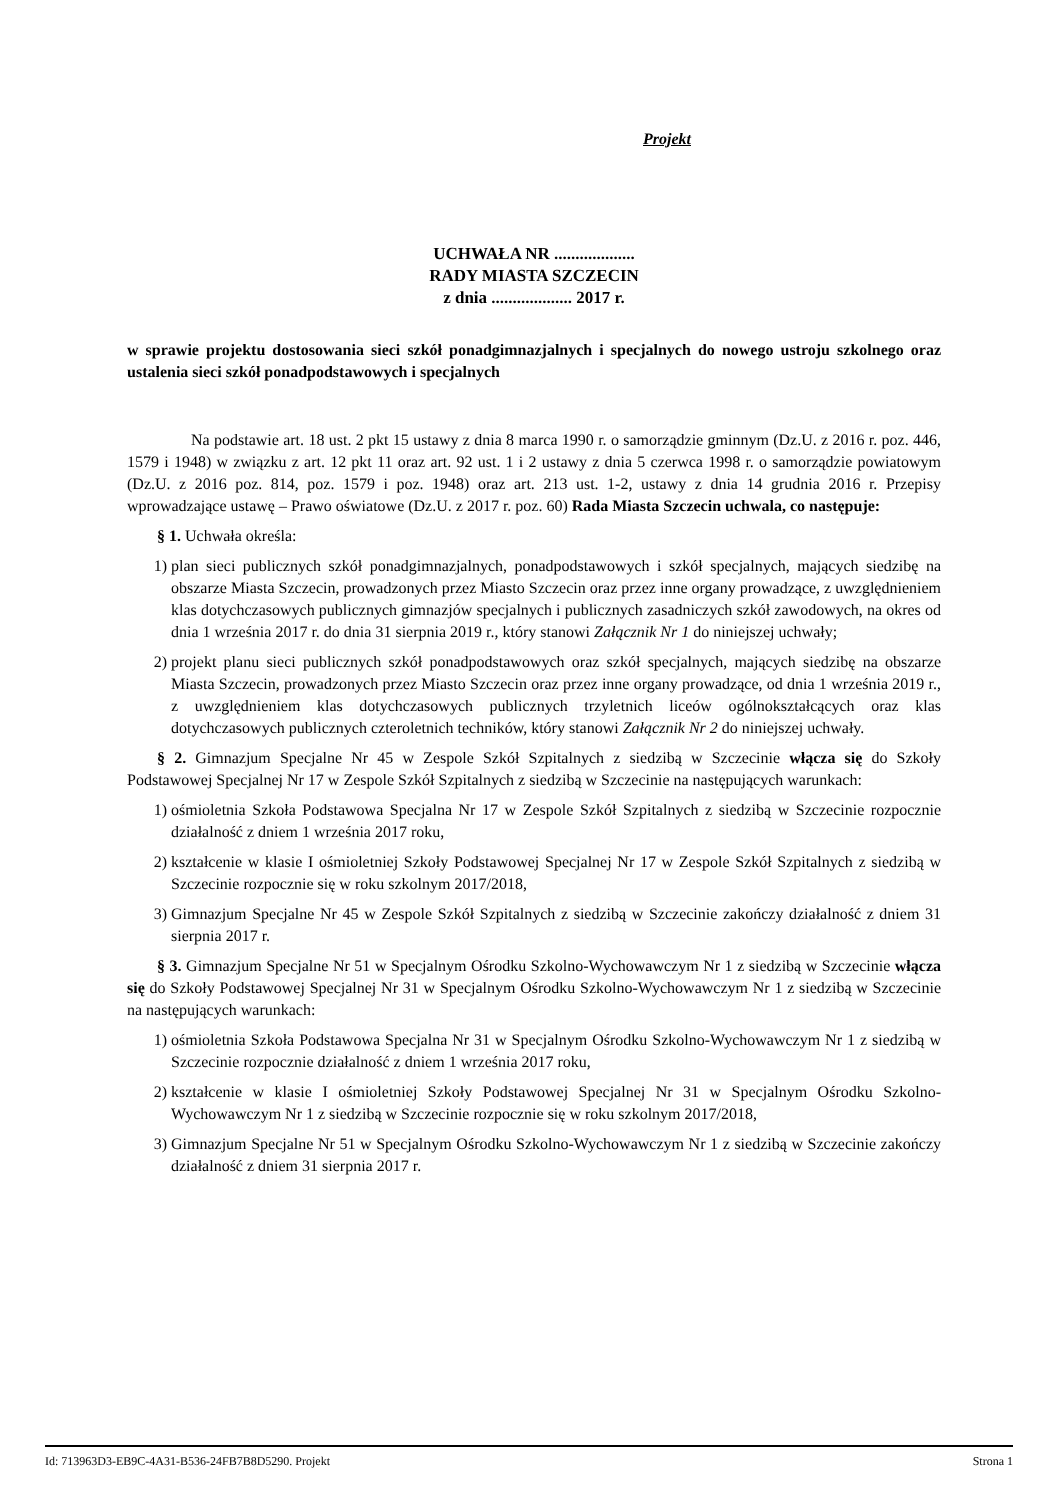Projekt
UCHWAŁA NR ...................
RADY MIASTA SZCZECIN
z dnia ................... 2017 r.
w sprawie projektu dostosowania sieci szkół ponadgimnazjalnych i specjalnych do nowego ustroju szkolnego oraz ustalenia sieci szkół ponadpodstawowych i specjalnych
Na podstawie art. 18 ust. 2 pkt 15 ustawy z dnia 8 marca 1990 r. o samorządzie gminnym (Dz.U. z 2016 r. poz. 446, 1579 i 1948) w związku z art. 12 pkt 11 oraz art. 92 ust. 1 i 2 ustawy z dnia 5 czerwca 1998 r. o samorządzie powiatowym (Dz.U. z 2016 poz. 814, poz. 1579 i poz. 1948) oraz art. 213 ust. 1-2, ustawy z dnia 14 grudnia 2016 r. Przepisy wprowadzające ustawę – Prawo oświatowe (Dz.U. z 2017 r. poz. 60) Rada Miasta Szczecin uchwala, co następuje:
§ 1. Uchwała określa:
1) plan sieci publicznych szkół ponadgimnazjalnych, ponadpodstawowych i szkół specjalnych, mających siedzibę na obszarze Miasta Szczecin, prowadzonych przez Miasto Szczecin oraz przez inne organy prowadzące, z uwzględnieniem klas dotychczasowych publicznych gimnazjów specjalnych i publicznych zasadniczych szkół zawodowych, na okres od dnia 1 września 2017 r. do dnia 31 sierpnia 2019 r., który stanowi Załącznik Nr 1 do niniejszej uchwały;
2) projekt planu sieci publicznych szkół ponadpodstawowych oraz szkół specjalnych, mających siedzibę na obszarze Miasta Szczecin, prowadzonych przez Miasto Szczecin oraz przez inne organy prowadzące, od dnia 1 września 2019 r., z uwzględnieniem klas dotychczasowych publicznych trzyletnich liceów ogólnokształcących oraz klas dotychczasowych publicznych czteroletnich techników, który stanowi Załącznik Nr 2 do niniejszej uchwały.
§ 2. Gimnazjum Specjalne Nr 45 w Zespole Szkół Szpitalnych z siedzibą w Szczecinie włącza się do Szkoły Podstawowej Specjalnej Nr 17 w Zespole Szkół Szpitalnych z siedzibą w Szczecinie na następujących warunkach:
1) ośmioletnia Szkoła Podstawowa Specjalna Nr 17 w Zespole Szkół Szpitalnych z siedzibą w Szczecinie rozpocznie działalność z dniem 1 września 2017 roku,
2) kształcenie w klasie I ośmioletniej Szkoły Podstawowej Specjalnej Nr 17 w Zespole Szkół Szpitalnych z siedzibą w Szczecinie rozpocznie się w roku szkolnym 2017/2018,
3) Gimnazjum Specjalne Nr 45 w Zespole Szkół Szpitalnych z siedzibą w Szczecinie zakończy działalność z dniem 31 sierpnia 2017 r.
§ 3. Gimnazjum Specjalne Nr 51 w Specjalnym Ośrodku Szkolno-Wychowawczym Nr 1 z siedzibą w Szczecinie włącza się do Szkoły Podstawowej Specjalnej Nr 31 w Specjalnym Ośrodku Szkolno-Wychowawczym Nr 1 z siedzibą w Szczecinie na następujących warunkach:
1) ośmioletnia Szkoła Podstawowa Specjalna Nr 31 w Specjalnym Ośrodku Szkolno-Wychowawczym Nr 1 z siedzibą w Szczecinie rozpocznie działalność z dniem 1 września 2017 roku,
2) kształcenie w klasie I ośmioletniej Szkoły Podstawowej Specjalnej Nr 31 w Specjalnym Ośrodku Szkolno-Wychowawczym Nr 1 z siedzibą w Szczecinie rozpocznie się w roku szkolnym 2017/2018,
3) Gimnazjum Specjalne Nr 51 w Specjalnym Ośrodku Szkolno-Wychowawczym Nr 1 z siedzibą w Szczecinie zakończy działalność z dniem 31 sierpnia 2017 r.
Id: 713963D3-EB9C-4A31-B536-24FB7B8D5290. Projekt Strona 1